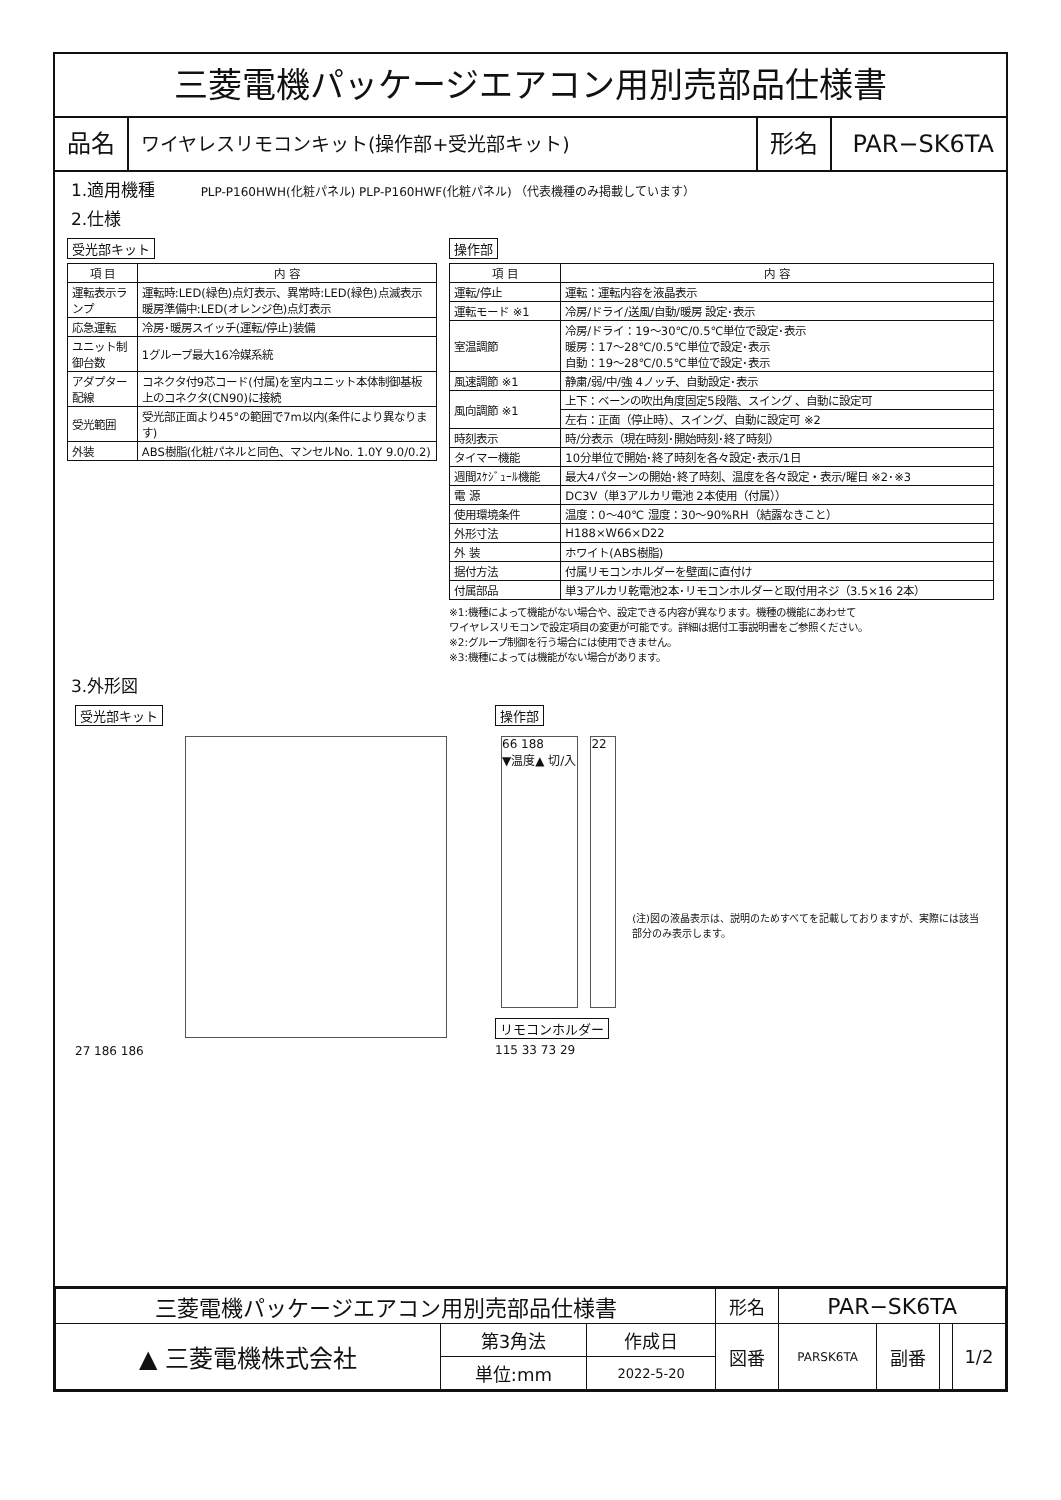三菱電機パッケージエアコン用別売部品仕様書
品名
ワイヤレスリモコンキット(操作部+受光部キット)
形名 PAR−SK6TA
1.適用機種 PLP-P160HWH(化粧パネル) PLP-P160HWF(化粧パネル) （代表機種のみ掲載しています）
2.仕様
受光部キット
| 項 目 | 内 容 |
| --- | --- |
| 運転表示ランプ | 運転時:LED(緑色)点灯表示、異常時:LED(緑色)点滅表示 暖房準備中:LED(オレンジ色)点灯表示 |
| 応急運転 | 冷房･暖房スイッチ(運転/停止)装備 |
| ユニット制御台数 | 1グループ最大16冷媒系統 |
| アダプター配線 | コネクタ付9芯コード(付属)を室内ユニット本体制御基板上のコネクタ(CN90)に接続 |
| 受光範囲 | 受光部正面より45°の範囲で7m以内(条件により異なります) |
| 外装 | ABS樹脂(化粧パネルと同色、マンセルNo. 1.0Y 9.0/0.2) |
操作部
| 項 目 | 内 容 |
| --- | --- |
| 運転/停止 | 運転：運転内容を液晶表示 |
| 運転モード ※1 | 冷房/ドライ/送風/自動/暖房 設定･表示 |
| 室温調節 | 冷房/ドライ：19～30℃/0.5℃単位で設定･表示 暖房：17～28℃/0.5℃単位で設定･表示 自動：19～28℃/0.5℃単位で設定･表示 |
| 風速調節 ※1 | 静粛/弱/中/強 4ノッチ、自動設定･表示 |
| 風向調節 ※1 | 上下：ベーンの吹出角度固定5段階、スイング 、自動に設定可 |
| | 左右：正面（停止時）、スイング、自動に設定可 ※2 |
| 時刻表示 | 時/分表示（現在時刻･開始時刻･終了時刻） |
| タイマー機能 | 10分単位で開始･終了時刻を各々設定･表示/1日 |
| 週間ｽｹｼﾞｭｰﾙ機能 | 最大4パターンの開始･終了時刻、温度を各々設定・表示/曜日 ※2･※3 |
| 電 源 | DC3V（単3アルカリ電池 2本使用（付属）） |
| 使用環境条件 | 温度：0～40℃ 湿度：30～90%RH（結露なきこと） |
| 外形寸法 | H188×W66×D22 |
| 外 装 | ホワイト(ABS樹脂) |
| 据付方法 | 付属リモコンホルダーを壁面に直付け |
| 付属部品 | 単3アルカリ乾電池2本･リモコンホルダーと取付用ネジ（3.5×16 2本） |
※1:機種によって機能がない場合や、設定できる内容が異なります。機種の機能にあわせて
ワイヤレスリモコンで設定項目の変更が可能です。詳細は据付工事説明書をご参照ください。
※2:グループ制御を行う場合には使用できません。
※3:機種によっては機能がない場合があります。
3.外形図
受光部キット
27 186 186
操作部
66 188
▼温度▲ 切/入
22
(注)図の液晶表示は、説明のためすべてを記載しておりますが、実際には該当部分のみ表示します。
リモコンホルダー
115 33 73 29
| 三菱電機パッケージエアコン用別売部品仕様書 | | | 形名 | PAR−SK6TA | | | |
| ▲ 三菱電機株式会社 | 第3角法 | 作成日 | 図番 | PARSK6TA | 副番 | | 1/2 |
| | 単位:mm | 2022-5-20 | | | | | |